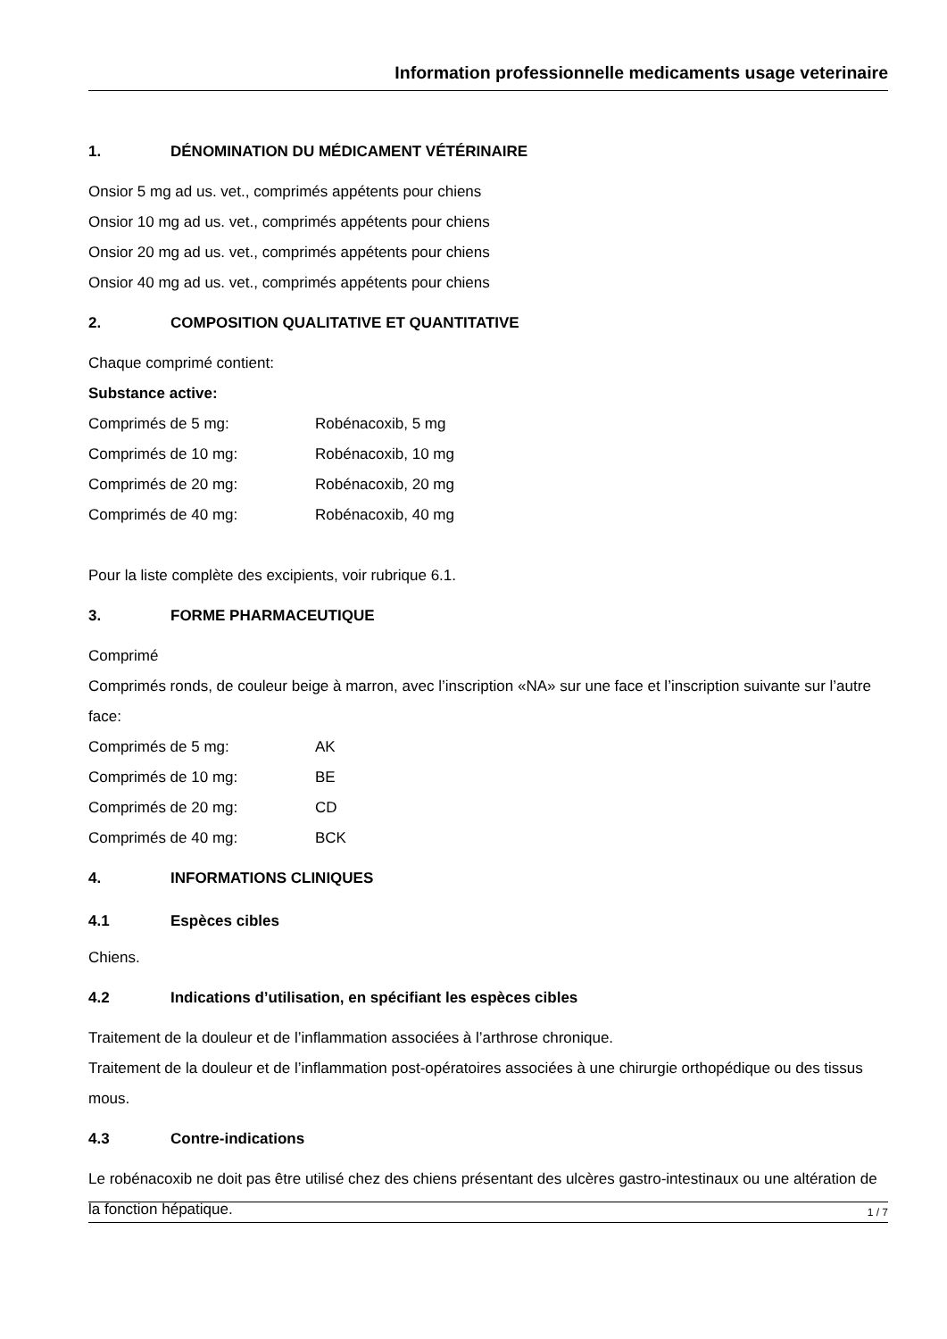Information professionnelle medicaments usage veterinaire
1. DÉNOMINATION DU MÉDICAMENT VÉTÉRINAIRE
Onsior 5 mg ad us. vet., comprimés appétents pour chiens
Onsior 10 mg ad us. vet., comprimés appétents pour chiens
Onsior 20 mg ad us. vet., comprimés appétents pour chiens
Onsior 40 mg ad us. vet., comprimés appétents pour chiens
2. COMPOSITION QUALITATIVE ET QUANTITATIVE
Chaque comprimé contient:
Substance active:
| Comprimés de 5 mg: | Robénacoxib, 5 mg |
| Comprimés de 10 mg: | Robénacoxib, 10 mg |
| Comprimés de 20 mg: | Robénacoxib, 20 mg |
| Comprimés de 40 mg: | Robénacoxib, 40 mg |
Pour la liste complète des excipients, voir rubrique 6.1.
3. FORME PHARMACEUTIQUE
Comprimé
Comprimés ronds, de couleur beige à marron, avec l’inscription «NA» sur une face et l’inscription suivante sur l’autre face:
| Comprimés de 5 mg: | AK |
| Comprimés de 10 mg: | BE |
| Comprimés de 20 mg: | CD |
| Comprimés de 40 mg: | BCK |
4. INFORMATIONS CLINIQUES
4.1 Espèces cibles
Chiens.
4.2 Indications d’utilisation, en spécifiant les espèces cibles
Traitement de la douleur et de l’inflammation associées à l’arthrose chronique.
Traitement de la douleur et de l’inflammation post-opératoires associées à une chirurgie orthopédique ou des tissus mous.
4.3 Contre-indications
Le robénacoxib ne doit pas être utilisé chez des chiens présentant des ulcères gastro-intestinaux ou une altération de la fonction hépatique.
1 / 7